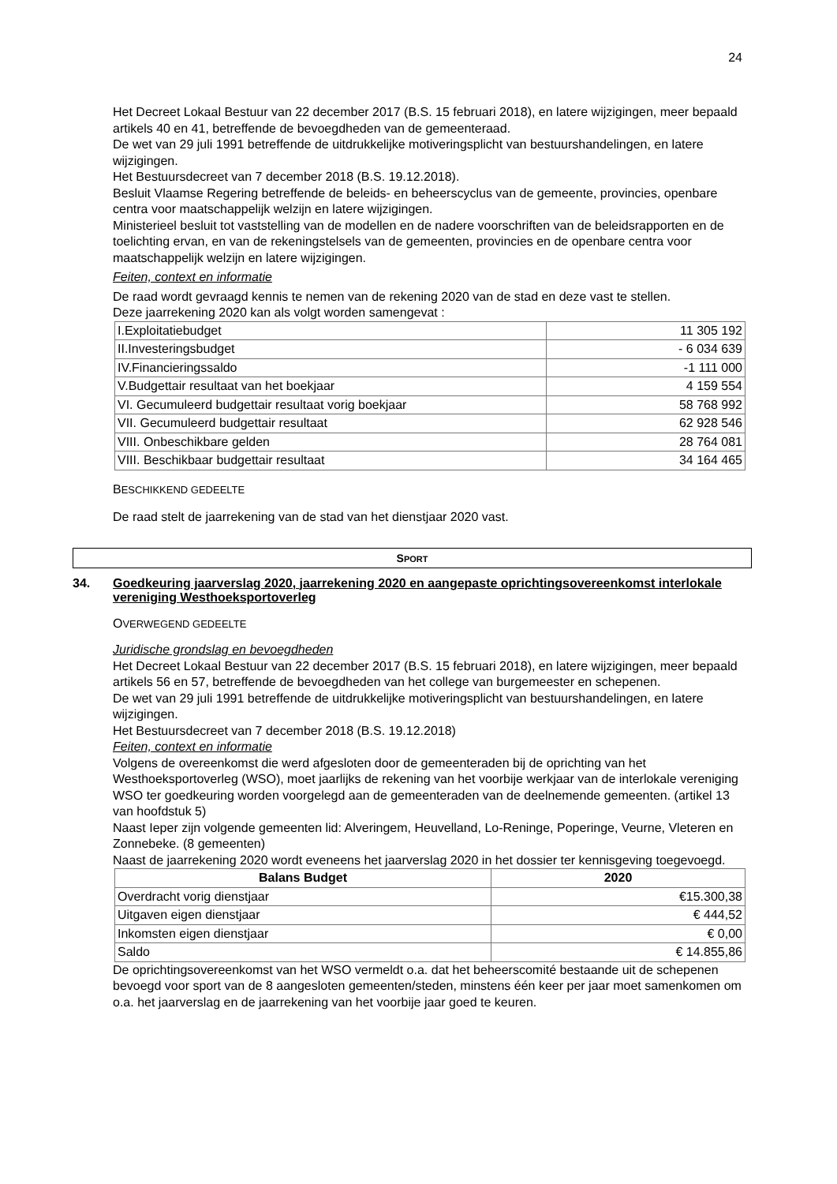24
Het Decreet Lokaal Bestuur van 22 december 2017 (B.S. 15 februari 2018), en latere wijzigingen, meer bepaald artikels 40 en 41, betreffende de bevoegdheden van de gemeenteraad.
De wet van 29 juli 1991 betreffende de uitdrukkelijke motiveringsplicht van bestuurshandelingen, en latere wijzigingen.
Het Bestuursdecreet van 7 december 2018 (B.S. 19.12.2018).
Besluit Vlaamse Regering betreffende de beleids- en beheerscyclus van de gemeente, provincies, openbare centra voor maatschappelijk welzijn en latere wijzigingen.
Ministerieel besluit tot vaststelling van de modellen en de nadere voorschriften van de beleidsrapporten en de toelichting ervan, en van de rekeningstelsels van de gemeenten, provincies en de openbare centra voor maatschappelijk welzijn en latere wijzigingen.
Feiten, context en informatie
De raad wordt gevraagd kennis te nemen van de rekening 2020 van de stad en deze vast te stellen.
Deze jaarrekening 2020 kan als volgt worden samengevat :
| I.Exploitatiebudget | 11 305 192 |
| II.Investeringsbudget | - 6 034 639 |
| IV.Financieringssaldo | -1 111 000 |
| V.Budgettair resultaat van het boekjaar | 4 159 554 |
| VI. Gecumuleerd budgettair resultaat vorig boekjaar | 58 768 992 |
| VII. Gecumuleerd budgettair resultaat | 62 928 546 |
| VIII. Onbeschikbare gelden | 28 764 081 |
| VIII. Beschikbaar budgettair resultaat | 34 164 465 |
BESCHIKKEND GEDEELTE
De raad stelt de jaarrekening van de stad van het dienstjaar 2020 vast.
SPORT
34. Goedkeuring jaarverslag 2020, jaarrekening 2020 en aangepaste oprichtingsovereenkomst interlokale vereniging Westhoeksportoverleg
OVERWEGEND GEDEELTE
Juridische grondslag en bevoegdheden
Het Decreet Lokaal Bestuur van 22 december 2017 (B.S. 15 februari 2018), en latere wijzigingen, meer bepaald artikels 56 en 57, betreffende de bevoegdheden van het college van burgemeester en schepenen.
De wet van 29 juli 1991 betreffende de uitdrukkelijke motiveringsplicht van bestuurshandelingen, en latere wijzigingen.
Het Bestuursdecreet van 7 december 2018 (B.S. 19.12.2018)
Feiten, context en informatie
Volgens de overeenkomst die werd afgesloten door de gemeenteraden bij de oprichting van het Westhoeksportoverleg (WSO), moet jaarlijks de rekening van het voorbije werkjaar van de interlokale vereniging WSO ter goedkeuring worden voorgelegd aan de gemeenteraden van de deelnemende gemeenten. (artikel 13 van hoofdstuk 5)
Naast Ieper zijn volgende gemeenten lid: Alveringem, Heuvelland, Lo-Reninge, Poperinge, Veurne, Vleteren en Zonnebeke. (8 gemeenten)
Naast de jaarrekening 2020 wordt eveneens het jaarverslag 2020 in het dossier ter kennisgeving toegevoegd.
| Balans Budget | 2020 |
| --- | --- |
| Overdracht vorig dienstjaar | €15.300,38 |
| Uitgaven eigen dienstjaar | € 444,52 |
| Inkomsten eigen dienstjaar | € 0,00 |
| Saldo | € 14.855,86 |
De oprichtingsovereenkomst van het WSO vermeldt o.a. dat het beheerscomité bestaande uit de schepenen bevoegd voor sport van de 8 aangesloten gemeenten/steden, minstens één keer per jaar moet samenkomen om o.a. het jaarverslag en de jaarrekening van het voorbije jaar goed te keuren.